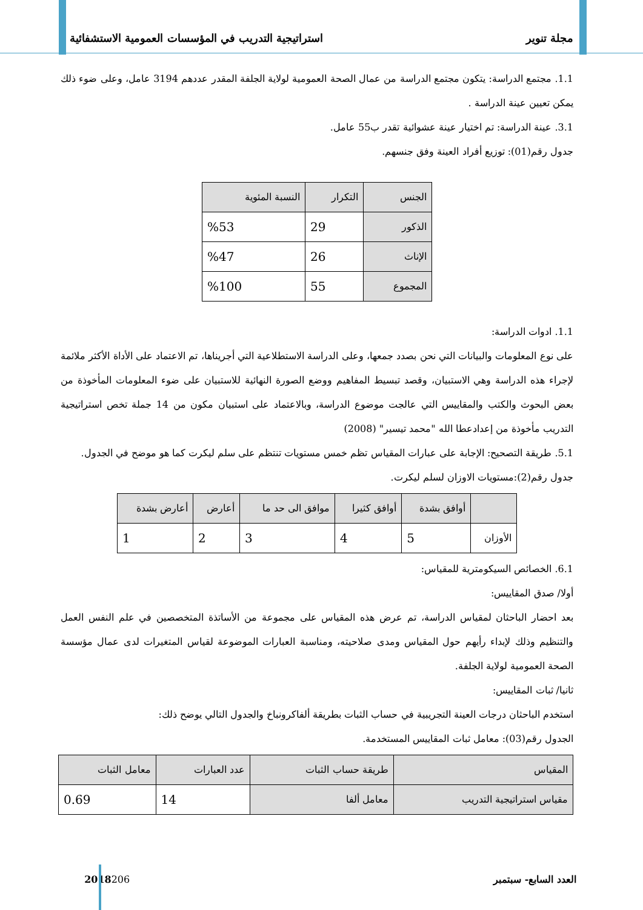مجلة تنوير استراتيجية التدريب في المؤسسات العمومية الاستشفائية
1.1. مجتمع الدراسة: يتكون مجتمع الدراسة من عمال الصحة العمومية لولاية الجلفة المقدر عددهم 3194 عامل، وعلى ضوء ذلك يمكن تعيين عينة الدراسة .
3.1. عينة الدراسة: تم اختيار عينة عشوائية تقدر ب55 عامل.
جدول رقم(01): توزيع أفراد العينة وفق جنسهم.
| الجنس | التكرار | النسبة المئوية |
| --- | --- | --- |
| الذكور | 29 | %53 |
| الإناث | 26 | %47 |
| المجموع | 55 | %100 |
1.1. ادوات الدراسة:
على نوع المعلومات والبيانات التي نحن بصدد جمعها، وعلى الدراسة الاستطلاعية التي أجريناها، تم الاعتماد على الأداة الأكثر ملائمة لإجراء هذه الدراسة وهي الاستبيان، وقصد تبسيط المفاهيم ووضع الصورة النهائية للاستبيان على ضوء المعلومات المأخوذة من بعض البحوث والكتب والمقاييس التي عالجت موضوع الدراسة، وبالاعتماد على استبيان مكون من 14 جملة تخص استراتيجية التدريب مأخوذة من إعدادعطا الله "محمد تيسير" (2008)
5.1. طريقة التصحيح: الإجابة على عبارات المقياس تظم خمس مستويات تنتظم على سلم ليكرت كما هو موضح في الجدول.
جدول رقم(2):مستويات الاوزان لسلم ليكرت.
| | أوافق بشدة | أوافق كثيرا | موافق الى حد ما | أعارض | أعارض بشدة |
| --- | --- | --- | --- | --- | --- |
| الأوزان | 5 | 4 | 3 | 2 | 1 |
6.1. الخصائص السيكومترية للمقياس:
أولا/ صدق المقاييس:
بعد احضار الباحثان لمقياس الدراسة، تم عرض هذه المقياس على مجموعة من الأساتذة المتخصصين في علم النفس العمل والتنظيم وذلك لإبداء رأيهم حول المقياس ومدى صلاحيته، ومناسبة العبارات الموضوعة لقياس المتغيرات لدى عمال مؤسسة الصحة العمومية لولاية الجلفة.
ثانيا/ ثبات المقاييس:
استخدم الباحثان درجات العينة التجريبية في حساب الثبات بطريقة ألفاكرونباخ والجدول التالي يوضح ذلك:
الجدول رقم(03): معامل ثبات المقاييس المستخدمة.
| المقياس | طريقة حساب الثبات | عدد العبارات | معامل الثبات |
| --- | --- | --- | --- |
| مقياس استراتيجية التدريب | معامل ألفا | 14 | 0.69 |
العدد السابع- سبتمبر2018 206